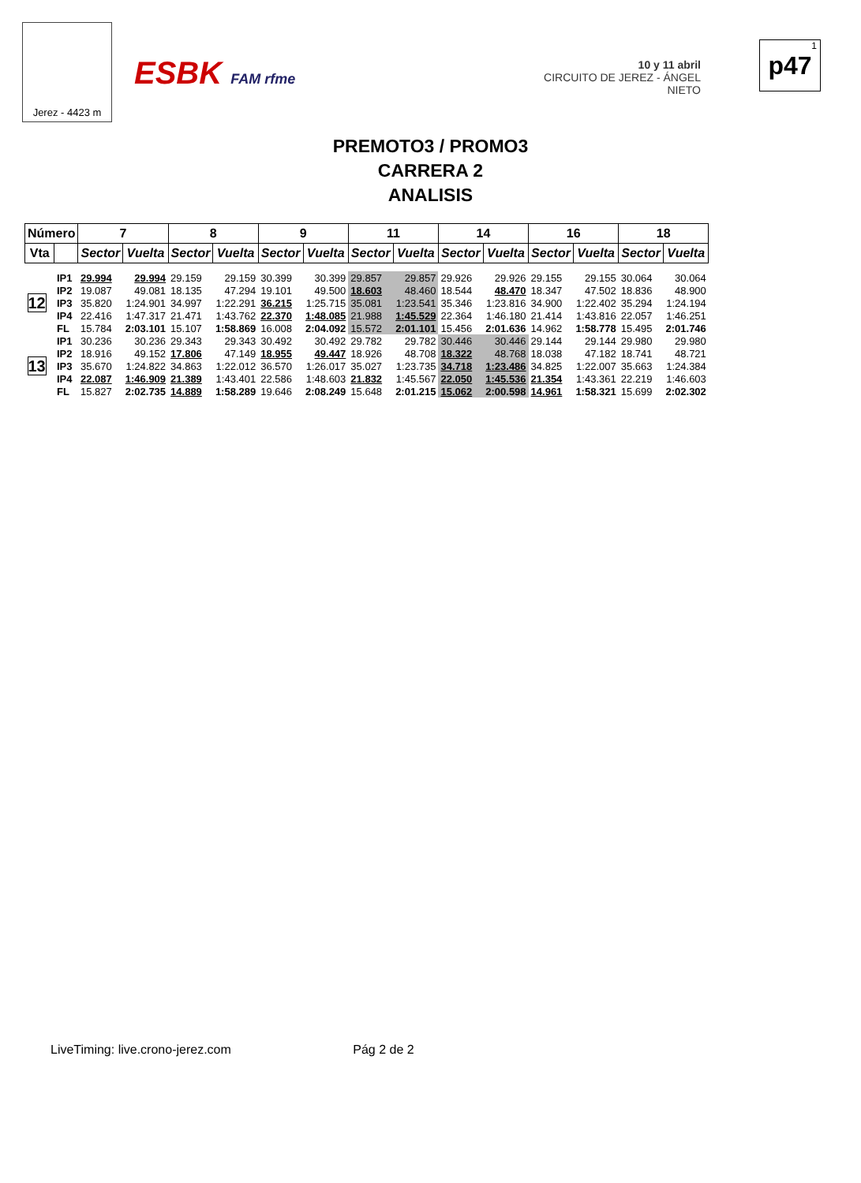Jerez - 4423 m
ESBK FAM rfme
10 y 11 abril
CIRCUITO DE JEREZ - ÁNGEL NIETO
1
p47
PREMOTO3 / PROMO3
CARRERA 2
ANALISIS
| Número | | 7 | | 8 | | 9 | | 11 | | 14 | | 16 | | 18 | |
| --- | --- | --- | --- | --- | --- | --- | --- | --- | --- | --- | --- | --- | --- | --- | --- |
| Vta | | Sector | Vuelta | Sector | Vuelta | Sector | Vuelta | Sector | Vuelta | Sector | Vuelta | Sector | Vuelta | Sector | Vuelta |
| 12 | IP1 | 29.994 | 29.994 | 29.159 | 29.159 | 30.399 | 30.399 | 29.857 | 29.857 | 29.926 | 29.926 | 29.155 | 29.155 | 30.064 | 30.064 |
| | IP2 | 19.087 | 49.081 | 18.135 | 47.294 | 19.101 | 49.500 | 18.603 | 48.460 | 18.544 | 48.470 | 18.347 | 47.502 | 18.836 | 48.900 |
| | IP3 | 35.820 | 1:24.901 | 34.997 | 1:22.291 | 36.215 | 1:25.715 | 35.081 | 1:23.541 | 35.346 | 1:23.816 | 34.900 | 1:22.402 | 35.294 | 1:24.194 |
| | IP4 | 22.416 | 1:47.317 | 21.471 | 1:43.762 | 22.370 | 1:48.085 | 21.988 | 1:45.529 | 22.364 | 1:46.180 | 21.414 | 1:43.816 | 22.057 | 1:46.251 |
| | FL | 15.784 | 2:03.101 | 15.107 | 1:58.869 | 16.008 | 2:04.092 | 15.572 | 2:01.101 | 15.456 | 2:01.636 | 14.962 | 1:58.778 | 15.495 | 2:01.746 |
| 13 | IP1 | 30.236 | 30.236 | 29.343 | 29.343 | 30.492 | 30.492 | 29.782 | 29.782 | 30.446 | 30.446 | 29.144 | 29.144 | 29.980 | 29.980 |
| | IP2 | 18.916 | 49.152 | 17.806 | 47.149 | 18.955 | 49.447 | 18.926 | 48.708 | 18.322 | 48.768 | 18.038 | 47.182 | 18.741 | 48.721 |
| | IP3 | 35.670 | 1:24.822 | 34.863 | 1:22.012 | 36.570 | 1:26.017 | 35.027 | 1:23.735 | 34.718 | 1:23.486 | 34.825 | 1:22.007 | 35.663 | 1:24.384 |
| | IP4 | 22.087 | 1:46.909 | 21.389 | 1:43.401 | 22.586 | 1:48.603 | 21.832 | 1:45.567 | 22.050 | 1:45.536 | 21.354 | 1:43.361 | 22.219 | 1:46.603 |
| | FL | 15.827 | 2:02.735 | 14.889 | 1:58.289 | 19.646 | 2:08.249 | 15.648 | 2:01.215 | 15.062 | 2:00.598 | 14.961 | 1:58.321 | 15.699 | 2:02.302 |
LiveTiming: live.crono-jerez.com Pág 2 de 2